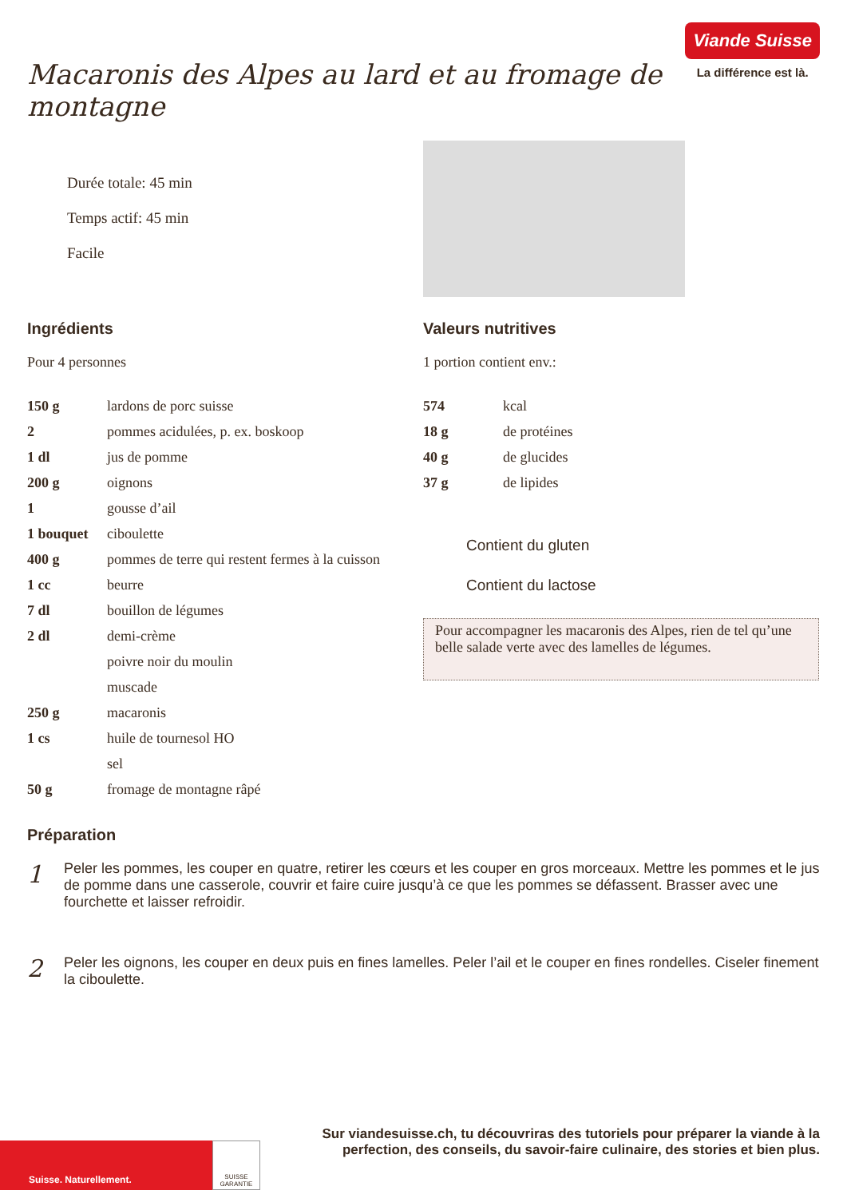Macaronis des Alpes au lard et au fromage de montagne
Viande Suisse
La différence est là.
Durée totale: 45 min
Temps actif: 45 min
Facile
Ingrédients
Pour 4 personnes
| 150 g | lardons de porc suisse |
| 2 | pommes acidulées, p. ex. boskoop |
| 1 dl | jus de pomme |
| 200 g | oignons |
| 1 | gousse d’ail |
| 1 bouquet | ciboulette |
| 400 g | pommes de terre qui restent fermes à la cuisson |
| 1 cc | beurre |
| 7 dl | bouillon de légumes |
| 2 dl | demi-crème |
| | poivre noir du moulin |
| | muscade |
| 250 g | macaronis |
| 1 cs | huile de tournesol HO |
| | sel |
| 50 g | fromage de montagne râpé |
Valeurs nutritives
1 portion contient env.:
| 574 | kcal |
| 18 g | de protéines |
| 40 g | de glucides |
| 37 g | de lipides |
Contient du gluten
Contient du lactose
Pour accompagner les macaronis des Alpes, rien de tel qu’une belle salade verte avec des lamelles de légumes.
Préparation
1
Peler les pommes, les couper en quatre, retirer les cœurs et les couper en gros morceaux. Mettre les pommes et le jus de pomme dans une casserole, couvrir et faire cuire jusqu’à ce que les pommes se défassent. Brasser avec une fourchette et laisser refroidir.
2
Peler les oignons, les couper en deux puis en fines lamelles. Peler l’ail et le couper en fines rondelles. Ciseler finement la ciboulette.
Suisse. Naturellement.
SUISSE GARANTIE
Sur viandesuisse.ch, tu découvriras des tutoriels pour préparer la viande à la perfection, des conseils, du savoir-faire culinaire, des stories et bien plus.